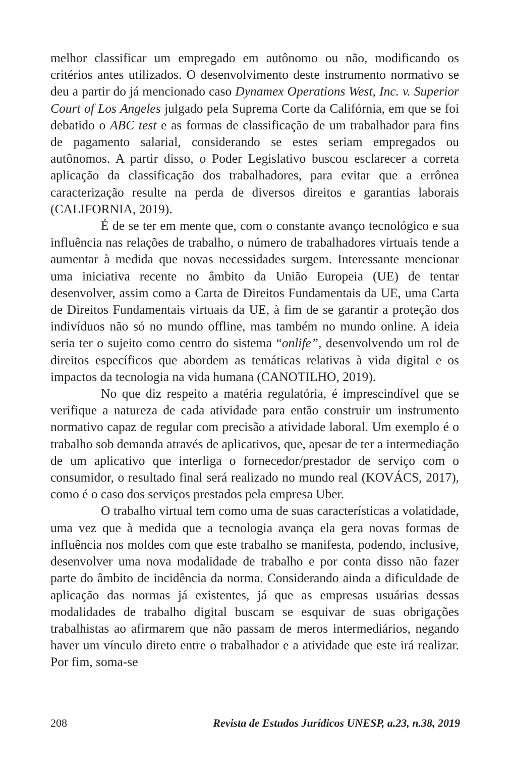melhor classificar um empregado em autônomo ou não, modificando os critérios antes utilizados. O desenvolvimento deste instrumento normativo se deu a partir do já mencionado caso Dynamex Operations West, Inc. v. Superior Court of Los Angeles julgado pela Suprema Corte da Califórnia, em que se foi debatido o ABC test e as formas de classificação de um trabalhador para fins de pagamento salarial, considerando se estes seriam empregados ou autônomos. A partir disso, o Poder Legislativo buscou esclarecer a correta aplicação da classificação dos trabalhadores, para evitar que a errônea caracterização resulte na perda de diversos direitos e garantias laborais (CALIFORNIA, 2019).
É de se ter em mente que, com o constante avanço tecnológico e sua influência nas relações de trabalho, o número de trabalhadores virtuais tende a aumentar à medida que novas necessidades surgem. Interessante mencionar uma iniciativa recente no âmbito da União Europeia (UE) de tentar desenvolver, assim como a Carta de Direitos Fundamentais da UE, uma Carta de Direitos Fundamentais virtuais da UE, à fim de se garantir a proteção dos indivíduos não só no mundo offline, mas também no mundo online. A ideia seria ter o sujeito como centro do sistema “onlife”, desenvolvendo um rol de direitos específicos que abordem as temáticas relativas à vida digital e os impactos da tecnologia na vida humana (CANOTILHO, 2019).
No que diz respeito a matéria regulatória, é imprescindível que se verifique a natureza de cada atividade para então construir um instrumento normativo capaz de regular com precisão a atividade laboral. Um exemplo é o trabalho sob demanda através de aplicativos, que, apesar de ter a intermediação de um aplicativo que interliga o fornecedor/prestador de serviço com o consumidor, o resultado final será realizado no mundo real (KOVÁCS, 2017), como é o caso dos serviços prestados pela empresa Uber.
O trabalho virtual tem como uma de suas características a volatidade, uma vez que à medida que a tecnologia avança ela gera novas formas de influência nos moldes com que este trabalho se manifesta, podendo, inclusive, desenvolver uma nova modalidade de trabalho e por conta disso não fazer parte do âmbito de incidência da norma. Considerando ainda a dificuldade de aplicação das normas já existentes, já que as empresas usuárias dessas modalidades de trabalho digital buscam se esquivar de suas obrigações trabalhistas ao afirmarem que não passam de meros intermediários, negando haver um vínculo direto entre o trabalhador e a atividade que este irá realizar. Por fim, soma-se
208 Revista de Estudos Jurídicos UNESP, a.23, n.38, 2019